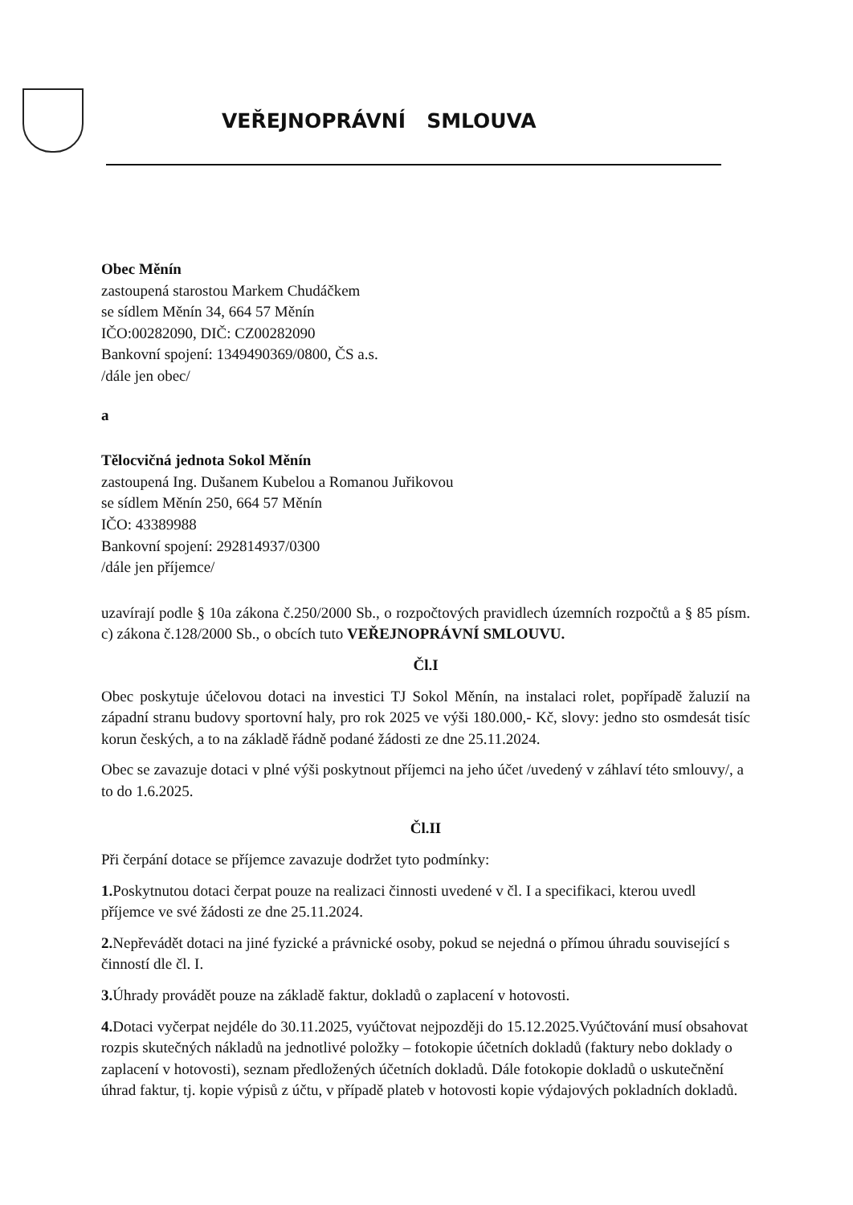VEŘEJNOPRÁVNÍ SMLOUVA
Obec Měnín
zastoupená starostou Markem Chudáčkem
se sídlem Měnín 34, 664 57 Měnín
IČO:00282090, DIČ: CZ00282090
Bankovní spojení: 1349490369/0800, ČS a.s.
/dále jen obec/
a
Tělocvičná jednota Sokol Měnín
zastoupená Ing. Dušanem Kubelou a Romanou Juřikovou
se sídlem Měnín 250, 664 57 Měnín
IČO: 43389988
Bankovní spojení: 292814937/0300
/dále jen příjemce/
uzavírají podle § 10a zákona č.250/2000 Sb., o rozpočtových pravidlech územních rozpočtů a § 85 písm. c) zákona č.128/2000 Sb., o obcích tuto VEŘEJNOPRÁVNÍ SMLOUVU.
Čl.I
Obec poskytuje účelovou dotaci na investici TJ Sokol Měnín, na instalaci rolet, popřípadě žaluzií na západní stranu budovy sportovní haly, pro rok 2025 ve výši 180.000,- Kč, slovy: jedno sto osmdesát tisíc korun českých, a to na základě řádně podané žádosti ze dne 25.11.2024.
Obec se zavazuje dotaci v plné výši poskytnout příjemci na jeho účet /uvedený v záhlaví této smlouvy/, a to do 1.6.2025.
Čl.II
Při čerpání dotace se příjemce zavazuje dodržet tyto podmínky:
1. Poskytnutou dotaci čerpat pouze na realizaci činnosti uvedené v čl. I a specifikaci, kterou uvedl příjemce ve své žádosti ze dne 25.11.2024.
2. Nepřevádět dotaci na jiné fyzické a právnické osoby, pokud se nejedná o přímou úhradu související s činností dle čl. I.
3. Úhrady provádět pouze na základě faktur, dokladů o zaplacení v hotovosti.
4. Dotaci vyčerpat nejdéle do 30.11.2025, vyúčtovat nejpozději do 15.12.2025.Vyúčtování musí obsahovat rozpis skutečných nákladů na jednotlivé položky – fotokopie účetních dokladů (faktury nebo doklady o zaplacení v hotovosti), seznam předložených účetních dokladů. Dále fotokopie dokladů o uskutečnění úhrad faktur, tj. kopie výpisů z účtu, v případě plateb v hotovosti kopie výdajových pokladních dokladů.